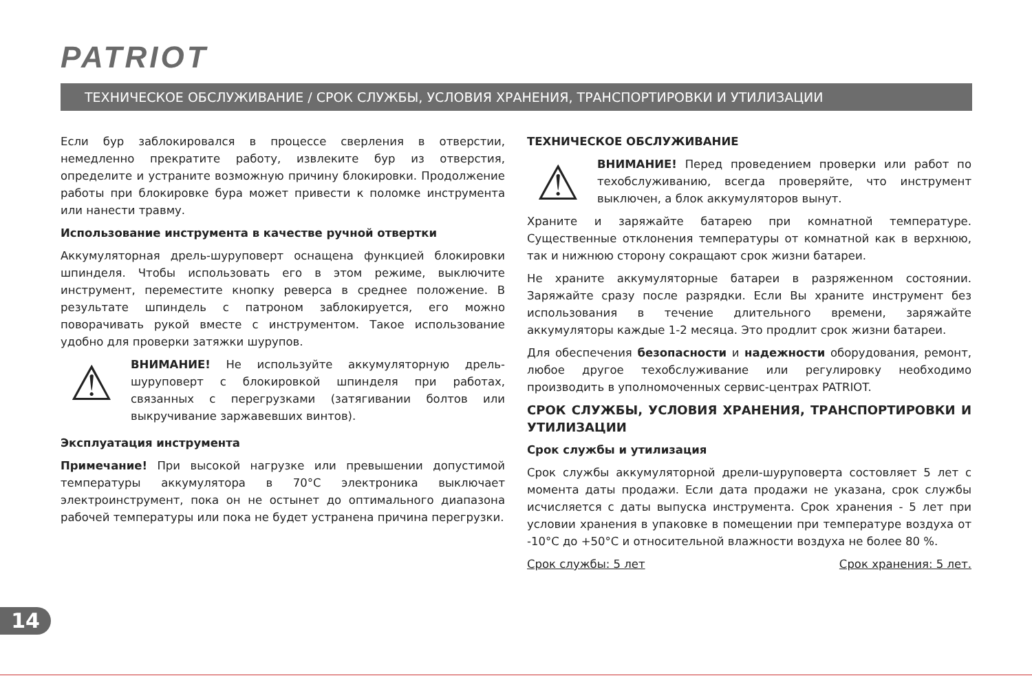PATRIOT
ТЕХНИЧЕСКОЕ ОБСЛУЖИВАНИЕ / СРОК СЛУЖБЫ, УСЛОВИЯ ХРАНЕНИЯ, ТРАНСПОРТИРОВКИ И УТИЛИЗАЦИИ
Если бур заблокировался в процессе сверления в отверстии, немедленно прекратите работу, извлеките бур из отверстия, определите и устраните возможную причину блокировки. Продолжение работы при блокировке бура может привести к поломке инструмента или нанести травму.
Использование инструмента в качестве ручной отвертки
Аккумуляторная дрель-шуруповерт оснащена функцией блокировки шпинделя. Чтобы использовать его в этом режиме, выключите инструмент, переместите кнопку реверса в среднее положение. В результате шпиндель с патроном заблокируется, его можно поворачивать рукой вместе с инструментом. Такое использование удобно для проверки затяжки шурупов.
⚠
ВНИМАНИЕ! Не используйте аккумуляторную дрель-шуруповерт с блокировкой шпинделя при работах, связанных с перегрузками (затягивании болтов или выкручивание заржавевших винтов).
Эксплуатация инструмента
Примечание! При высокой нагрузке или превышении допустимой температуры аккумулятора в 70°C электроника выключает электроинструмент, пока он не остынет до оптимального диапазона рабочей температуры или пока не будет устранена причина перегрузки.
ТЕХНИЧЕСКОЕ ОБСЛУЖИВАНИЕ
⚠
ВНИМАНИЕ! Перед проведением проверки или работ по техобслуживанию, всегда проверяйте, что инструмент выключен, а блок аккумуляторов вынут.
Храните и заряжайте батарею при комнатной температуре. Существенные отклонения температуры от комнатной как в верхнюю, так и нижнюю сторону сокращают срок жизни батареи.
Не храните аккумуляторные батареи в разряженном состоянии. Заряжайте сразу после разрядки. Если Вы храните инструмент без использования в течение длительного времени, заряжайте аккумуляторы каждые 1-2 месяца. Это продлит срок жизни батареи.
Для обеспечения безопасности и надежности оборудования, ремонт, любое другое техобслуживание или регулировку необходимо производить в уполномоченных сервис-центрах PATRIOT.
СРОК СЛУЖБЫ, УСЛОВИЯ ХРАНЕНИЯ, ТРАНСПОРТИРОВКИ И УТИЛИЗАЦИИ
Срок службы и утилизация
Срок службы аккумуляторной дрели-шуруповерта состовляет 5 лет с момента даты продажи. Если дата продажи не указана, срок службы исчисляется с даты выпуска инструмента. Срок хранения - 5 лет при условии хранения в упаковке в помещении при температуре воздуха от -10°C до +50°C и относительной влажности воздуха не более 80 %.
Срок службы: 5 лет Срок хранения: 5 лет.
14